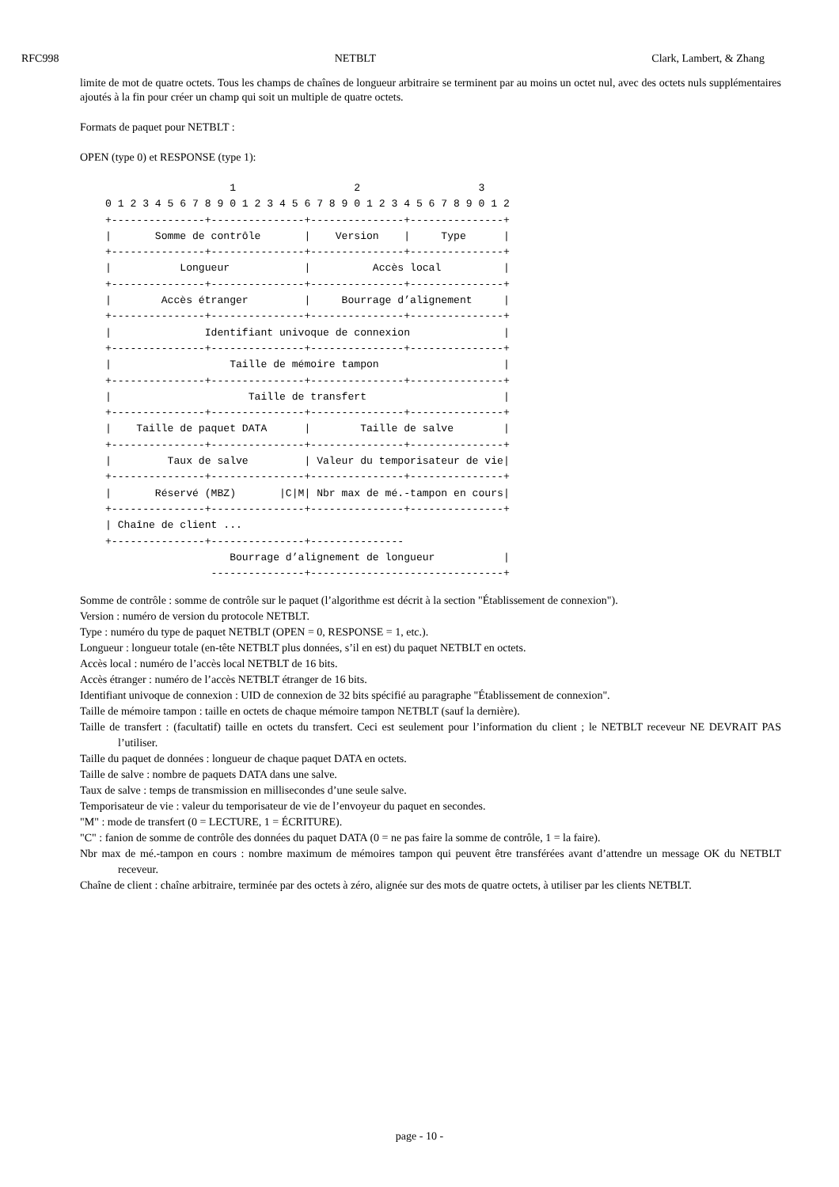RFC998 NETBLT Clark, Lambert, & Zhang
limite de mot de quatre octets. Tous les champs de chaînes de longueur arbitraire se terminent par au moins un octet nul, avec des octets nuls supplémentaires ajoutés à la fin pour créer un champ qui soit un multiple de quatre octets.
Formats de paquet pour NETBLT :
OPEN (type 0) et RESPONSE (type 1):
                    1                   2                   3
0 1 2 3 4 5 6 7 8 9 0 1 2 3 4 5 6 7 8 9 0 1 2 3 4 5 6 7 8 9 0 1 2
+---------------+---------------+---------------+---------------+
|       Somme de contrôle       |    Version    |     Type      |
+---------------+---------------+---------------+---------------+
|           Longueur            |          Accès local          |
+---------------+---------------+---------------+---------------+
|        Accès étranger         |     Bourrage d’alignement     |
+---------------+---------------+---------------+---------------+
|               Identifiant univoque de connexion               |
+---------------+---------------+---------------+---------------+
|                   Taille de mémoire tampon                    |
+---------------+---------------+---------------+---------------+
|                      Taille de transfert                      |
+---------------+---------------+---------------+---------------+
|    Taille de paquet DATA      |        Taille de salve        |
+---------------+---------------+---------------+---------------+
|         Taux de salve         | Valeur du temporisateur de vie|
+---------------+---------------+---------------+---------------+
|       Réservé (MBZ)       |C|M| Nbr max de mé.-tampon en cours|
+---------------+---------------+---------------+---------------+
| Chaîne de client ...
+---------------+---------------+---------------
                    Bourrage d’alignement de longueur           |
                 ---------------+-------------------------------+
Somme de contrôle : somme de contrôle sur le paquet (l’algorithme est décrit à la section "Établissement de connexion").
Version : numéro de version du protocole NETBLT.
Type : numéro du type de paquet NETBLT (OPEN = 0, RESPONSE = 1, etc.).
Longueur : longueur totale (en-tête NETBLT plus données, s’il en est) du paquet NETBLT en octets.
Accès local : numéro de l’accès local NETBLT de 16 bits.
Accès étranger : numéro de l’accès NETBLT étranger de 16 bits.
Identifiant univoque de connexion : UID de connexion de 32 bits spécifié au paragraphe "Établissement de connexion".
Taille de mémoire tampon : taille en octets de chaque mémoire tampon NETBLT (sauf la dernière).
Taille de transfert : (facultatif) taille en octets du transfert. Ceci est seulement pour l’information du client ; le NETBLT receveur NE DEVRAIT PAS l’utiliser.
Taille du paquet de données : longueur de chaque paquet DATA en octets.
Taille de salve : nombre de paquets DATA dans une salve.
Taux de salve : temps de transmission en millisecondes d’une seule salve.
Temporisateur de vie : valeur du temporisateur de vie de l’envoyeur du paquet en secondes.
"M" : mode de transfert (0 = LECTURE, 1 = ÉCRITURE).
"C" : fanion de somme de contrôle des données du paquet DATA (0 = ne pas faire la somme de contrôle, 1 = la faire).
Nbr max de mé.-tampon en cours : nombre maximum de mémoires tampon qui peuvent être transférées avant d’attendre un message OK du NETBLT receveur.
Chaîne de client : chaîne arbitraire, terminée par des octets à zéro, alignée sur des mots de quatre octets, à utiliser par les clients NETBLT.
page - 10 -